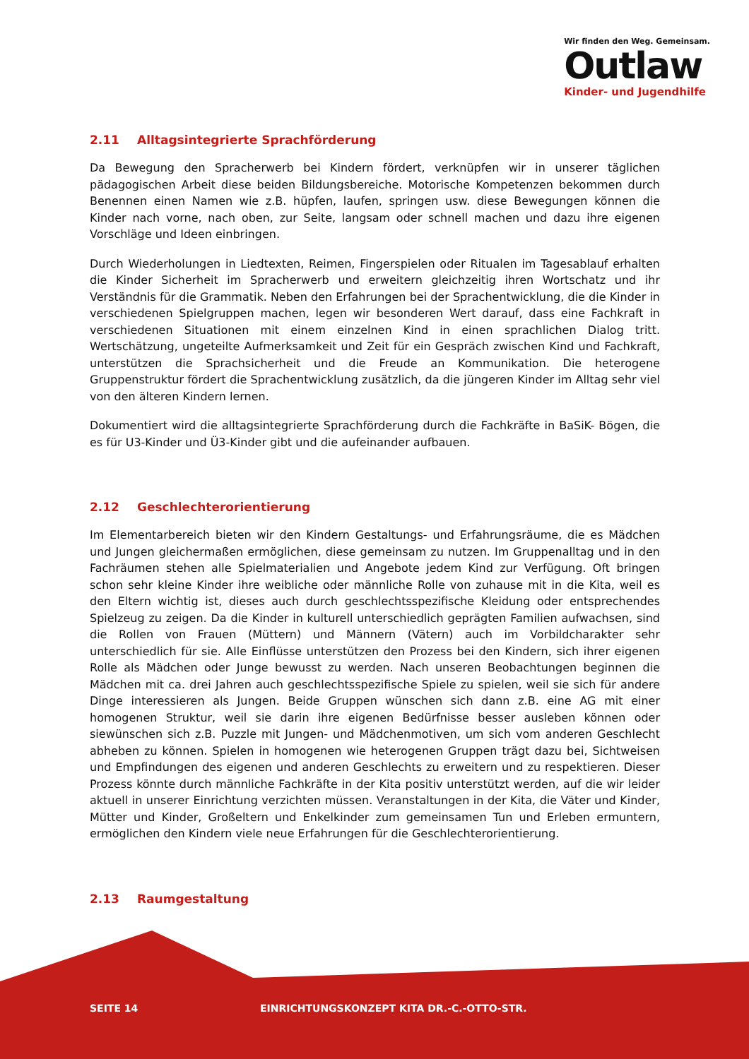Wir finden den Weg. Gemeinsam.
Outlaw
Kinder- und Jugendhilfe
2.11 Alltagsintegrierte Sprachförderung
Da Bewegung den Spracherwerb bei Kindern fördert, verknüpfen wir in unserer täglichen pädagogischen Arbeit diese beiden Bildungsbereiche. Motorische Kompetenzen bekommen durch Benennen einen Namen wie z.B. hüpfen, laufen, springen usw. diese Bewegungen können die Kinder nach vorne, nach oben, zur Seite, langsam oder schnell machen und dazu ihre eigenen Vorschläge und Ideen einbringen.
Durch Wiederholungen in Liedtexten, Reimen, Fingerspielen oder Ritualen im Tagesablauf erhalten die Kinder Sicherheit im Spracherwerb und erweitern gleichzeitig ihren Wortschatz und ihr Verständnis für die Grammatik. Neben den Erfahrungen bei der Sprachentwicklung, die die Kinder in verschiedenen Spielgruppen machen, legen wir besonderen Wert darauf, dass eine Fachkraft in verschiedenen Situationen mit einem einzelnen Kind in einen sprachlichen Dialog tritt. Wertschätzung, ungeteilte Aufmerksamkeit und Zeit für ein Gespräch zwischen Kind und Fachkraft, unterstützen die Sprachsicherheit und die Freude an Kommunikation. Die heterogene Gruppenstruktur fördert die Sprachentwicklung zusätzlich, da die jüngeren Kinder im Alltag sehr viel von den älteren Kindern lernen.
Dokumentiert wird die alltagsintegrierte Sprachförderung durch die Fachkräfte in BaSiK- Bögen, die es für U3-Kinder und Ü3-Kinder gibt und die aufeinander aufbauen.
2.12 Geschlechterorientierung
Im Elementarbereich bieten wir den Kindern Gestaltungs- und Erfahrungsräume, die es Mädchen und Jungen gleichermaßen ermöglichen, diese gemeinsam zu nutzen. Im Gruppenalltag und in den Fachräumen stehen alle Spielmaterialien und Angebote jedem Kind zur Verfügung. Oft bringen schon sehr kleine Kinder ihre weibliche oder männliche Rolle von zuhause mit in die Kita, weil es den Eltern wichtig ist, dieses auch durch geschlechtsspezifische Kleidung oder entsprechendes Spielzeug zu zeigen. Da die Kinder in kulturell unterschiedlich geprägten Familien aufwachsen, sind die Rollen von Frauen (Müttern) und Männern (Vätern) auch im Vorbildcharakter sehr unterschiedlich für sie. Alle Einflüsse unterstützen den Prozess bei den Kindern, sich ihrer eigenen Rolle als Mädchen oder Junge bewusst zu werden. Nach unseren Beobachtungen beginnen die Mädchen mit ca. drei Jahren auch geschlechtsspezifische Spiele zu spielen, weil sie sich für andere Dinge interessieren als Jungen. Beide Gruppen wünschen sich dann z.B. eine AG mit einer homogenen Struktur, weil sie darin ihre eigenen Bedürfnisse besser ausleben können oder siewünschen sich z.B. Puzzle mit Jungen- und Mädchenmotiven, um sich vom anderen Geschlecht abheben zu können. Spielen in homogenen wie heterogenen Gruppen trägt dazu bei, Sichtweisen und Empfindungen des eigenen und anderen Geschlechts zu erweitern und zu respektieren. Dieser Prozess könnte durch männliche Fachkräfte in der Kita positiv unterstützt werden, auf die wir leider aktuell in unserer Einrichtung verzichten müssen. Veranstaltungen in der Kita, die Väter und Kinder, Mütter und Kinder, Großeltern und Enkelkinder zum gemeinsamen Tun und Erleben ermuntern, ermöglichen den Kindern viele neue Erfahrungen für die Geschlechterorientierung.
2.13 Raumgestaltung
SEITE 14
EINRICHTUNGSKONZEPT KITA DR.-C.-OTTO-STR.